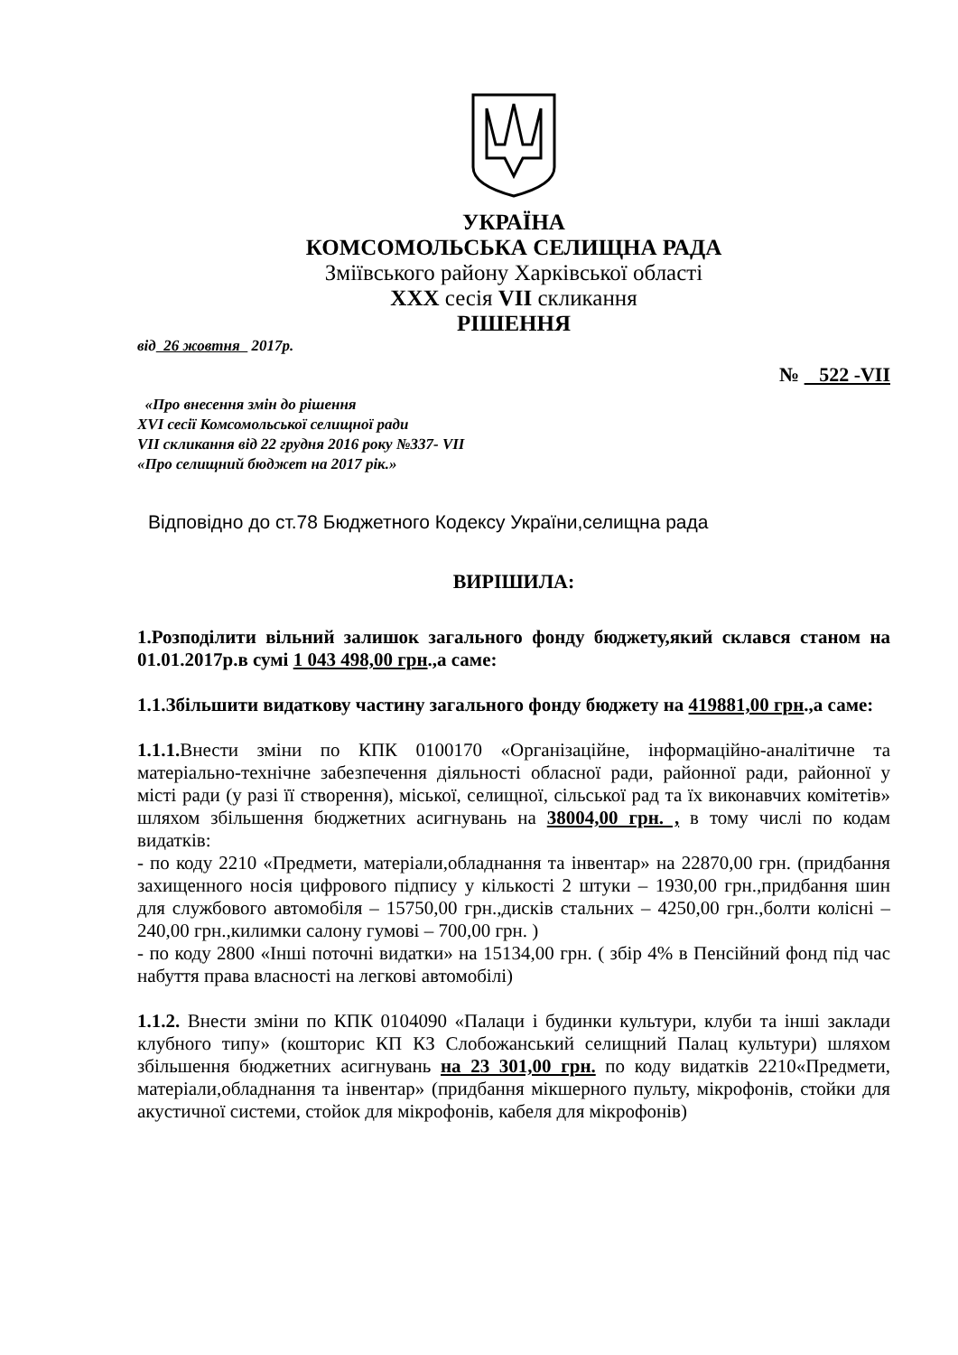УКРАЇНА
КОМСОМОЛЬСЬКА СЕЛИЩНА РАДА
Зміївського району Харківської області
XXX сесія VII скликання
РІШЕННЯ
від 26 жовтня 2017р.
№ 522 -VII
«Про внесення змін до рішення
XVI сесії Комсомольської селищної ради
VII скликання від 22 грудня 2016 року №337- VII
«Про селищний бюджет на 2017 рік.»
Відповідно до ст.78 Бюджетного Кодексу України,селищна рада
ВИРІШИЛА:
1.Розподілити вільний залишок загального фонду бюджету,який склався станом на 01.01.2017р.в сумі 1 043 498,00 грн.,а саме:
1.1.Збільшити видаткову частину загального фонду бюджету на 419881,00 грн.,а саме:
1.1.1. Внести зміни по КПК 0100170 «Організаційне, інформаційно-аналітичне та матеріально-технічне забезпечення діяльності обласної ради, районної ради, районної у місті ради (у разі її створення), міської, селищної, сільської рад та їх виконавчих комітетів» шляхом збільшення бюджетних асигнувань на 38004,00 грн. , в тому числі по кодам видатків:
- по коду 2210 «Предмети, матеріали,обладнання та інвентар» на 22870,00 грн. (придбання захищенного носія цифрового підпису у кількості 2 штуки – 1930,00 грн.,придбання шин для службового автомобіля – 15750,00 грн.,дисків стальних – 4250,00 грн.,болти колісні – 240,00 грн.,килимки салону гумові – 700,00 грн. )
- по коду 2800 «Інші поточні видатки» на 15134,00 грн. ( збір 4% в Пенсійний фонд під час набуття права власності на легкові автомобілі)
1.1.2. Внести зміни по КПК 0104090 «Палаци і будинки культури, клуби та інші заклади клубного типу» (кошторис КП КЗ Слобожанський селищний Палац культури) шляхом збільшення бюджетних асигнувань на 23 301,00 грн. по коду видатків 2210«Предмети, матеріали,обладнання та інвентар» (придбання мікшерного пульту, мікрофонів, стойки для акустичної системи, стойок для мікрофонів, кабеля для мікрофонів)